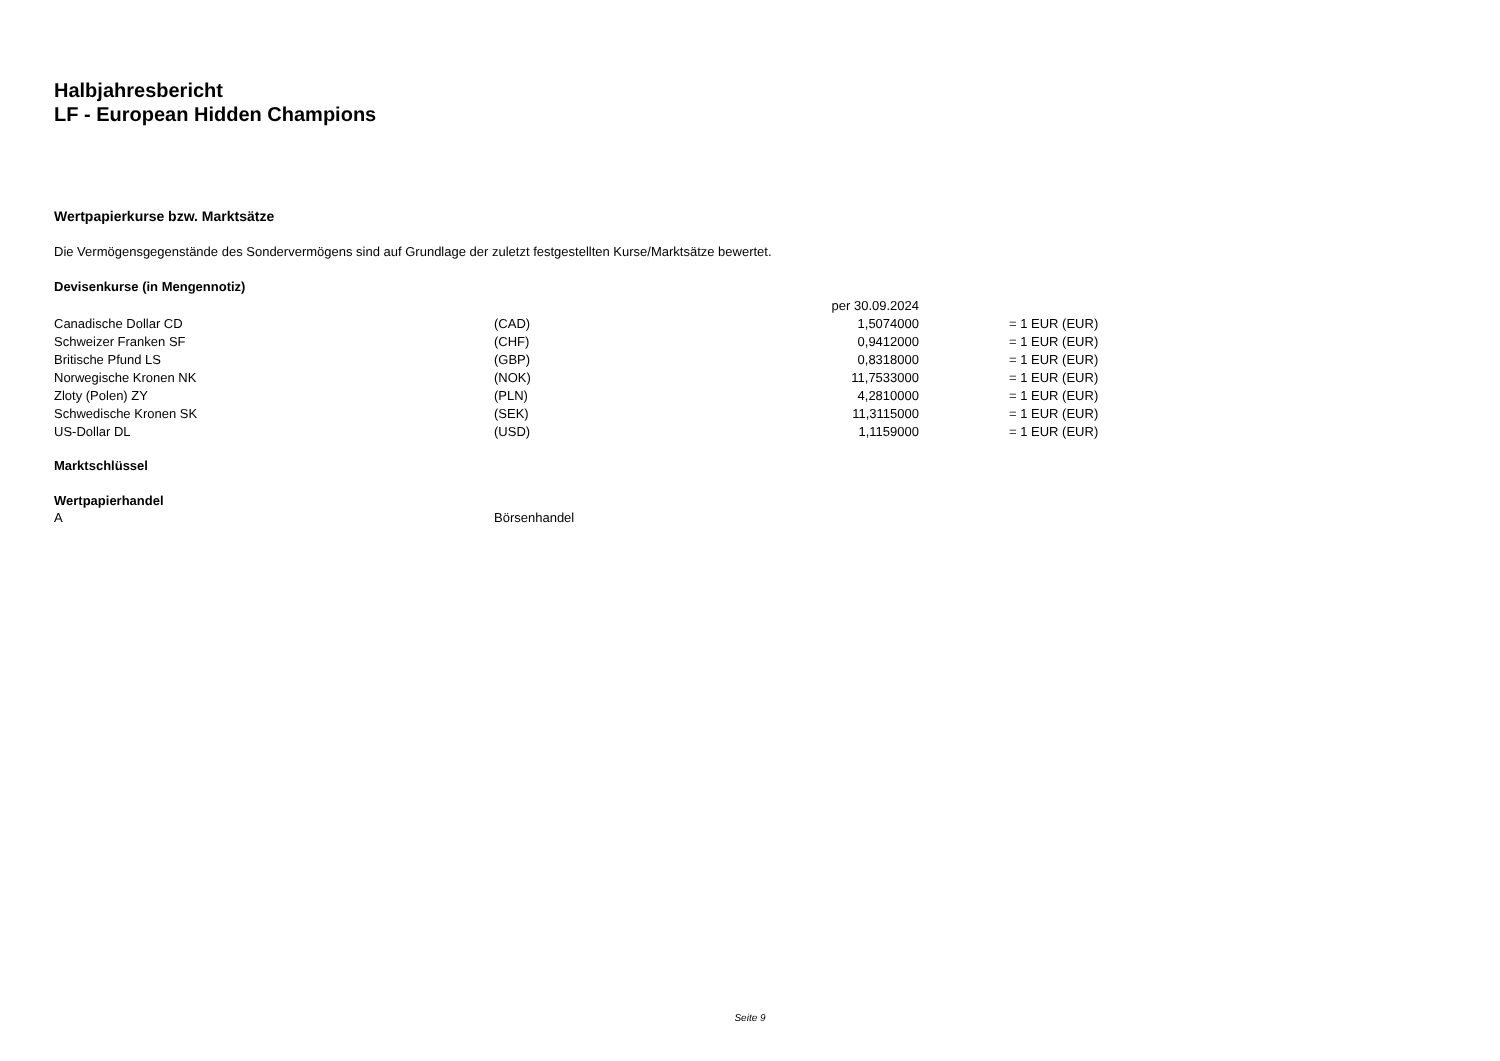Halbjahresbericht
LF - European Hidden Champions
Wertpapierkurse bzw. Marktsätze
Die Vermögensgegenstände des Sondervermögens sind auf Grundlage der zuletzt festgestellten Kurse/Marktsätze bewertet.
Devisenkurse (in Mengennotiz)
| | | per 30.09.2024 | | |
| Canadische Dollar CD | (CAD) | 1,5074000 | | = 1 EUR (EUR) |
| Schweizer Franken SF | (CHF) | 0,9412000 | | = 1 EUR (EUR) |
| Britische Pfund LS | (GBP) | 0,8318000 | | = 1 EUR (EUR) |
| Norwegische Kronen NK | (NOK) | 11,7533000 | | = 1 EUR (EUR) |
| Zloty (Polen) ZY | (PLN) | 4,2810000 | | = 1 EUR (EUR) |
| Schwedische Kronen SK | (SEK) | 11,3115000 | | = 1 EUR (EUR) |
| US-Dollar DL | (USD) | 1,1159000 | | = 1 EUR (EUR) |
Marktschlüssel
Wertpapierhandel
| A | Börsenhandel |
Seite 9